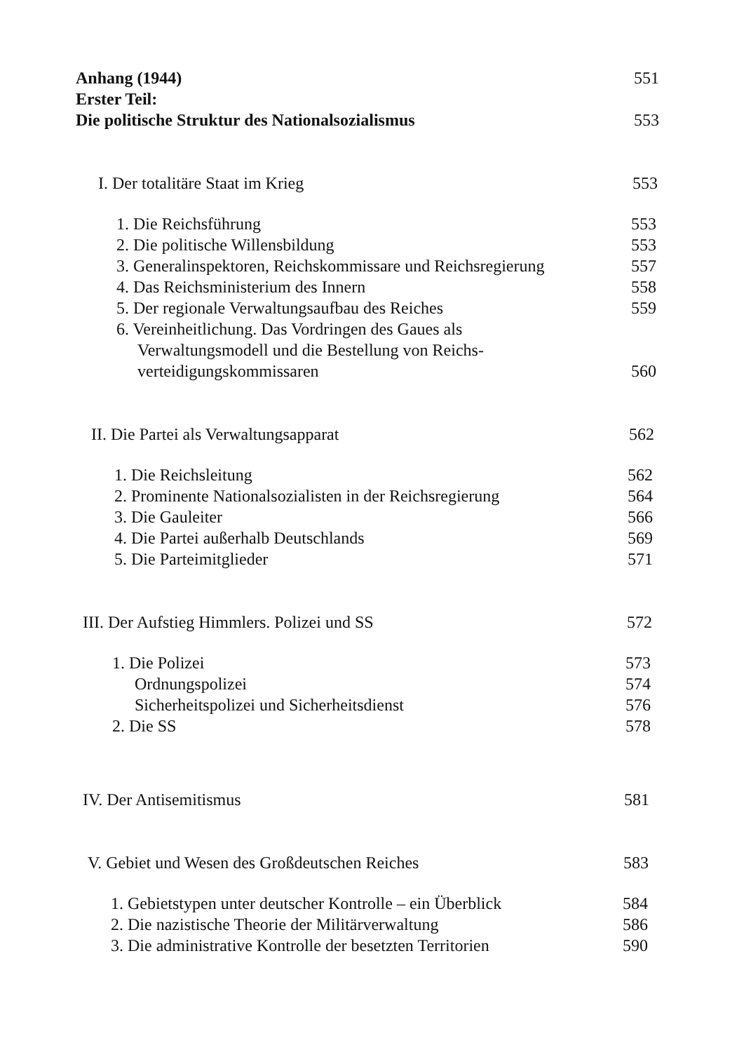Anhang (1944) 551
Erster Teil:
Die politische Struktur des Nationalsozialismus 553
I. Der totalitäre Staat im Krieg 553
1. Die Reichsführung 553
2. Die politische Willensbildung 553
3. Generalinspektoren, Reichskommissare und Reichsregierung 557
4. Das Reichsministerium des Innern 558
5. Der regionale Verwaltungsaufbau des Reiches 559
6. Vereinheitlichung. Das Vordringen des Gaues als
Verwaltungsmodell und die Bestellung von Reichs-
verteidigungskommissaren 560
II. Die Partei als Verwaltungsapparat 562
1. Die Reichsleitung 562
2. Prominente Nationalsozialisten in der Reichsregierung 564
3. Die Gauleiter 566
4. Die Partei außerhalb Deutschlands 569
5. Die Parteimitglieder 571
III. Der Aufstieg Himmlers. Polizei und SS 572
1. Die Polizei 573
Ordnungspolizei 574
Sicherheitspolizei und Sicherheitsdienst 576
2. Die SS 578
IV. Der Antisemitismus 581
V. Gebiet und Wesen des Großdeutschen Reiches 583
1. Gebietstypen unter deutscher Kontrolle – ein Überblick 584
2. Die nazistische Theorie der Militärverwaltung 586
3. Die administrative Kontrolle der besetzten Territorien 590